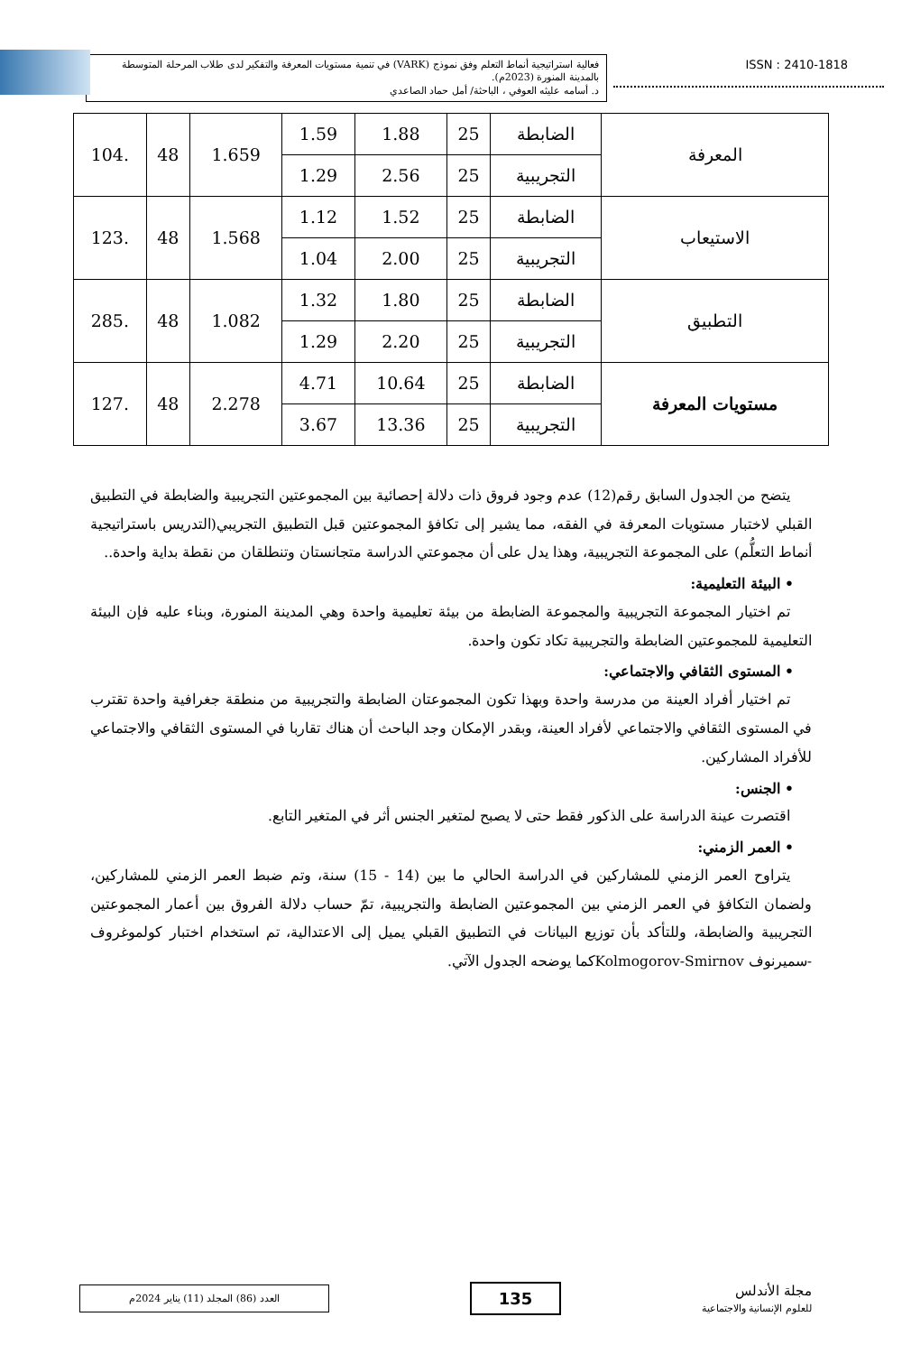فعالية استراتيجية أنماط التعلم وفق نموذج (VARK) في تنمية مستويات المعرفة والتفكير لدى طلاب المرحلة المتوسطة بالمدينة المنورة (2023م).
د. أسامه عليثه العوفي ، الباحثة/ أمل حماد الصاعدي
ISSN : 2410-1818
| المعرفة | الضابطة | 25 | 1.88 | 1.59 | 1.659 | 48 | .104 |
| | التجريبية | 25 | 2.56 | 1.29 | | | |
| الاستيعاب | الضابطة | 25 | 1.52 | 1.12 | 1.568 | 48 | .123 |
| | التجريبية | 25 | 2.00 | 1.04 | | | |
| التطبيق | الضابطة | 25 | 1.80 | 1.32 | 1.082 | 48 | .285 |
| | التجريبية | 25 | 2.20 | 1.29 | | | |
| مستويات المعرفة | الضابطة | 25 | 10.64 | 4.71 | 2.278 | 48 | .127 |
| | التجريبية | 25 | 13.36 | 3.67 | | | |
يتضح من الجدول السابق رقم(12) عدم وجود فروق ذات دلالة إحصائية بين المجموعتين التجريبية والضابطة في التطبيق القبلي لاختبار مستويات المعرفة في الفقه، مما يشير إلى تكافؤ المجموعتين قبل التطبيق التجريبي(التدريس باستراتيجية أنماط التعلُّم) على المجموعة التجريبية، وهذا يدل على أن مجموعتي الدراسة متجانستان وتنطلقان من نقطة بداية واحدة..
• البيئة التعليمية:
تم اختيار المجموعة التجريبية والمجموعة الضابطة من بيئة تعليمية واحدة وهي المدينة المنورة، وبناء عليه فإن البيئة التعليمية للمجموعتين الضابطة والتجريبية تكاد تكون واحدة.
• المستوى الثقافي والاجتماعي:
تم اختيار أفراد العينة من مدرسة واحدة وبهذا تكون المجموعتان الضابطة والتجريبية من منطقة جغرافية واحدة تقترب في المستوى الثقافي والاجتماعي لأفراد العينة، وبقدر الإمكان وجد الباحث أن هناك تقاربا في المستوى الثقافي والاجتماعي للأفراد المشاركين.
• الجنس:
اقتصرت عينة الدراسة على الذكور فقط حتى لا يصبح لمتغير الجنس أثر في المتغير التابع.
• العمر الزمني:
يتراوح العمر الزمني للمشاركين في الدراسة الحالي ما بين (14 - 15) سنة، وتم ضبط العمر الزمني للمشاركين، ولضمان التكافؤ في العمر الزمني بين المجموعتين الضابطة والتجريبية، تمّ حساب دلالة الفروق بين أعمار المجموعتين التجريبية والضابطة، وللتأكد بأن توزيع البيانات في التطبيق القبلي يميل إلى الاعتدالية، تم استخدام اختبار كولموغروف -سميرنوف Kolmogorov-Smirnovكما يوضحه الجدول الآتي.
العدد (86) المجلد (11) يناير 2024م
135
مجلة الأندلس
للعلوم الإنسانية والاجتماعية